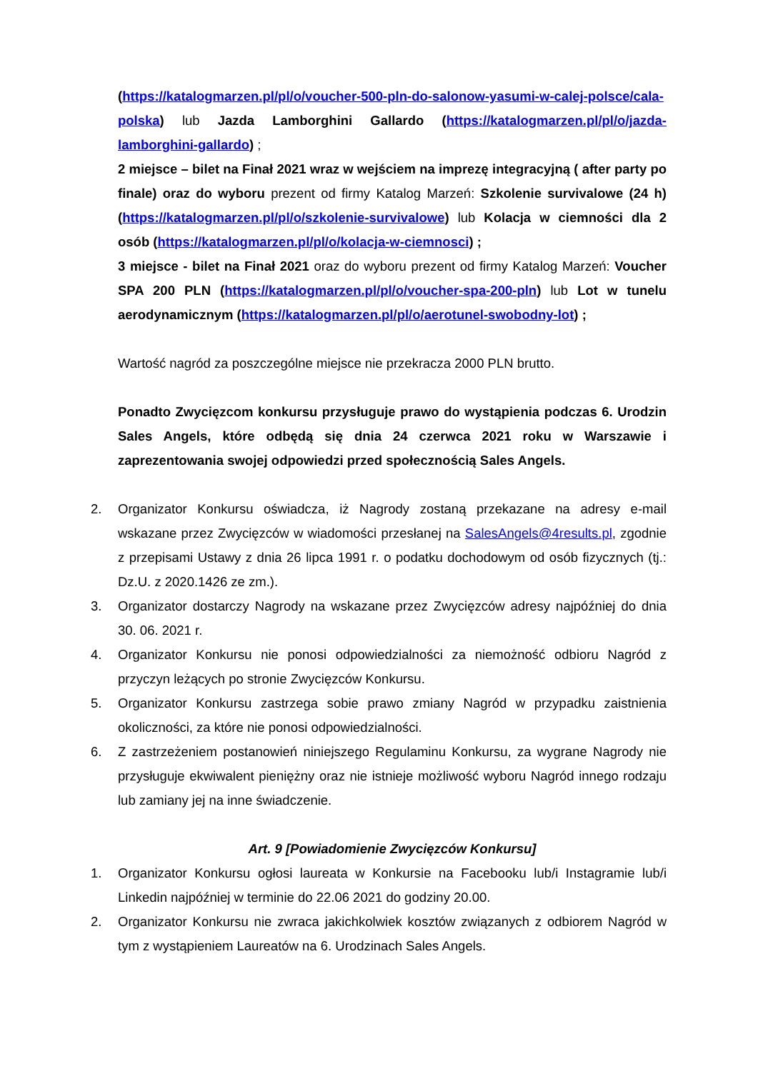(https://katalogmarzen.pl/pl/o/voucher-500-pln-do-salonow-yasumi-w-calej-polsce/cala-polska) lub Jazda Lamborghini Gallardo (https://katalogmarzen.pl/pl/o/jazda-lamborghini-gallardo) ;
2 miejsce – bilet na Finał 2021 wraz w wejściem na imprezę integracyjną ( after party po finale) oraz do wyboru prezent od firmy Katalog Marzeń: Szkolenie survivalowe (24 h) (https://katalogmarzen.pl/pl/o/szkolenie-survivalowe) lub Kolacja w ciemności dla 2 osób (https://katalogmarzen.pl/pl/o/kolacja-w-ciemnosci) ;
3 miejsce - bilet na Finał 2021 oraz do wyboru prezent od firmy Katalog Marzeń: Voucher SPA 200 PLN (https://katalogmarzen.pl/pl/o/voucher-spa-200-pln) lub Lot w tunelu aerodynamicznym (https://katalogmarzen.pl/pl/o/aerotunel-swobodny-lot) ;
Wartość nagród za poszczególne miejsce nie przekracza 2000 PLN brutto.
Ponadto Zwycięzcom konkursu przysługuje prawo do wystąpienia podczas 6. Urodzin Sales Angels, które odbędą się dnia 24 czerwca 2021 roku w Warszawie i zaprezentowania swojej odpowiedzi przed społecznością Sales Angels.
2. Organizator Konkursu oświadcza, iż Nagrody zostaną przekazane na adresy e-mail wskazane przez Zwycięzców w wiadomości przesłanej na SalesAngels@4results.pl, zgodnie z przepisami Ustawy z dnia 26 lipca 1991 r. o podatku dochodowym od osób fizycznych (tj.: Dz.U. z 2020.1426 ze zm.).
3. Organizator dostarczy Nagrody na wskazane przez Zwycięzców adresy najpóźniej do dnia 30. 06. 2021 r.
4. Organizator Konkursu nie ponosi odpowiedzialności za niemożność odbioru Nagród z przyczyn leżących po stronie Zwycięzców Konkursu.
5. Organizator Konkursu zastrzega sobie prawo zmiany Nagród w przypadku zaistnienia okoliczności, za które nie ponosi odpowiedzialności.
6. Z zastrzeżeniem postanowień niniejszego Regulaminu Konkursu, za wygrane Nagrody nie przysługuje ekwiwalent pieniężny oraz nie istnieje możliwość wyboru Nagród innego rodzaju lub zamiany jej na inne świadczenie.
Art. 9 [Powiadomienie Zwycięzców Konkursu]
1. Organizator Konkursu ogłosi laureata w Konkursie na Facebooku lub/i Instagramie lub/i Linkedin najpóźniej w terminie do 22.06 2021 do godziny 20.00.
2. Organizator Konkursu nie zwraca jakichkolwiek kosztów związanych z odbiorem Nagród w tym z wystąpieniem Laureatów na 6. Urodzinach Sales Angels.